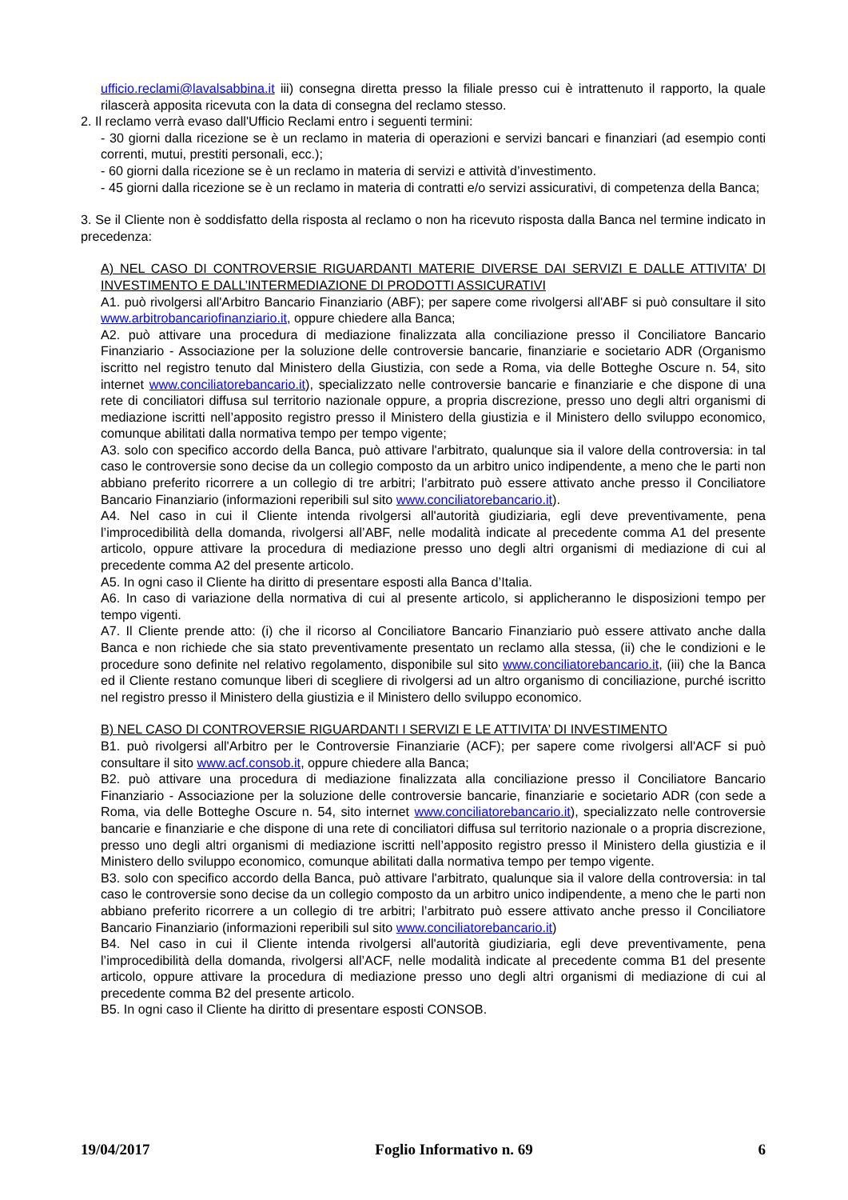ufficio.reclami@lavalsabbina.it iii) consegna diretta presso la filiale presso cui è intrattenuto il rapporto, la quale rilascerà apposita ricevuta con la data di consegna del reclamo stesso.
2. Il reclamo verrà evaso dall'Ufficio Reclami entro i seguenti termini:
- 30 giorni dalla ricezione se è un reclamo in materia di operazioni e servizi bancari e finanziari (ad esempio conti correnti, mutui, prestiti personali, ecc.);
- 60 giorni dalla ricezione se è un reclamo in materia di servizi e attività d’investimento.
- 45 giorni dalla ricezione se è un reclamo in materia di contratti e/o servizi assicurativi, di competenza della Banca;
3. Se il Cliente non è soddisfatto della risposta al reclamo o non ha ricevuto risposta dalla Banca nel termine indicato in precedenza:
A) NEL CASO DI CONTROVERSIE RIGUARDANTI MATERIE DIVERSE DAI SERVIZI E DALLE ATTIVITA’ DI INVESTIMENTO E DALL’INTERMEDIAZIONE DI PRODOTTI ASSICURATIVI
A1. può rivolgersi all'Arbitro Bancario Finanziario (ABF); per sapere come rivolgersi all'ABF si può consultare il sito www.arbitrobancariofinanziario.it, oppure chiedere alla Banca;
A2. può attivare una procedura di mediazione finalizzata alla conciliazione presso il Conciliatore Bancario Finanziario - Associazione per la soluzione delle controversie bancarie, finanziarie e societario ADR (Organismo iscritto nel registro tenuto dal Ministero della Giustizia, con sede a Roma, via delle Botteghe Oscure n. 54, sito internet www.conciliatorebancario.it), specializzato nelle controversie bancarie e finanziarie e che dispone di una rete di conciliatori diffusa sul territorio nazionale oppure, a propria discrezione, presso uno degli altri organismi di mediazione iscritti nell’apposito registro presso il Ministero della giustizia e il Ministero dello sviluppo economico, comunque abilitati dalla normativa tempo per tempo vigente;
A3. solo con specifico accordo della Banca, può attivare l'arbitrato, qualunque sia il valore della controversia: in tal caso le controversie sono decise da un collegio composto da un arbitro unico indipendente, a meno che le parti non abbiano preferito ricorrere a un collegio di tre arbitri; l’arbitrato può essere attivato anche presso il Conciliatore Bancario Finanziario (informazioni reperibili sul sito www.conciliatorebancario.it).
A4. Nel caso in cui il Cliente intenda rivolgersi all'autorità giudiziaria, egli deve preventivamente, pena l’improcedibilità della domanda, rivolgersi all’ABF, nelle modalità indicate al precedente comma A1 del presente articolo, oppure attivare la procedura di mediazione presso uno degli altri organismi di mediazione di cui al precedente comma A2 del presente articolo.
A5. In ogni caso il Cliente ha diritto di presentare esposti alla Banca d’Italia.
A6. In caso di variazione della normativa di cui al presente articolo, si applicheranno le disposizioni tempo per tempo vigenti.
A7. Il Cliente prende atto: (i) che il ricorso al Conciliatore Bancario Finanziario può essere attivato anche dalla Banca e non richiede che sia stato preventivamente presentato un reclamo alla stessa, (ii) che le condizioni e le procedure sono definite nel relativo regolamento, disponibile sul sito www.conciliatorebancario.it, (iii) che la Banca ed il Cliente restano comunque liberi di scegliere di rivolgersi ad un altro organismo di conciliazione, purché iscritto nel registro presso il Ministero della giustizia e il Ministero dello sviluppo economico.
B) NEL CASO DI CONTROVERSIE RIGUARDANTI I SERVIZI E LE ATTIVITA’ DI INVESTIMENTO
B1. può rivolgersi all'Arbitro per le Controversie Finanziarie (ACF); per sapere come rivolgersi all'ACF si può consultare il sito www.acf.consob.it, oppure chiedere alla Banca;
B2. può attivare una procedura di mediazione finalizzata alla conciliazione presso il Conciliatore Bancario Finanziario - Associazione per la soluzione delle controversie bancarie, finanziarie e societario ADR (con sede a Roma, via delle Botteghe Oscure n. 54, sito internet www.conciliatorebancario.it), specializzato nelle controversie bancarie e finanziarie e che dispone di una rete di conciliatori diffusa sul territorio nazionale o a propria discrezione, presso uno degli altri organismi di mediazione iscritti nell’apposito registro presso il Ministero della giustizia e il Ministero dello sviluppo economico, comunque abilitati dalla normativa tempo per tempo vigente.
B3. solo con specifico accordo della Banca, può attivare l'arbitrato, qualunque sia il valore della controversia: in tal caso le controversie sono decise da un collegio composto da un arbitro unico indipendente, a meno che le parti non abbiano preferito ricorrere a un collegio di tre arbitri; l’arbitrato può essere attivato anche presso il Conciliatore Bancario Finanziario (informazioni reperibili sul sito www.conciliatorebancario.it)
B4. Nel caso in cui il Cliente intenda rivolgersi all'autorità giudiziaria, egli deve preventivamente, pena l’improcedibilità della domanda, rivolgersi all’ACF, nelle modalità indicate al precedente comma B1 del presente articolo, oppure attivare la procedura di mediazione presso uno degli altri organismi di mediazione di cui al precedente comma B2 del presente articolo.
B5. In ogni caso il Cliente ha diritto di presentare esposti CONSOB.
19/04/2017 Foglio Informativo n. 69 6